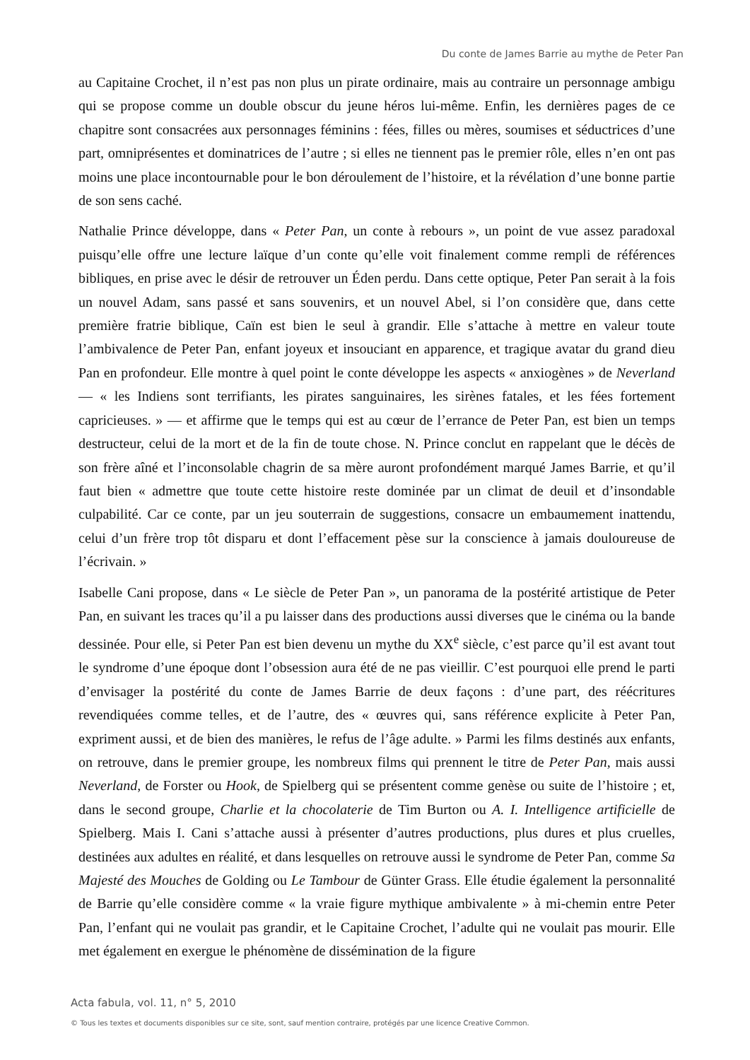Du conte de James Barrie au mythe de Peter Pan
au Capitaine Crochet, il n’est pas non plus un pirate ordinaire, mais au contraire un personnage ambigu qui se propose comme un double obscur du jeune héros lui-même. Enfin, les dernières pages de ce chapitre sont consacrées aux personnages féminins : fées, filles ou mères, soumises et séductrices d’une part, omniprésentes et dominatrices de l’autre ; si elles ne tiennent pas le premier rôle, elles n’en ont pas moins une place incontournable pour le bon déroulement de l’histoire, et la révélation d’une bonne partie de son sens caché.
Nathalie Prince développe, dans « Peter Pan, un conte à rebours », un point de vue assez paradoxal puisqu’elle offre une lecture laïque d’un conte qu’elle voit finalement comme rempli de références bibliques, en prise avec le désir de retrouver un Éden perdu. Dans cette optique, Peter Pan serait à la fois un nouvel Adam, sans passé et sans souvenirs, et un nouvel Abel, si l’on considère que, dans cette première fratrie biblique, Caïn est bien le seul à grandir. Elle s’attache à mettre en valeur toute l’ambivalence de Peter Pan, enfant joyeux et insouciant en apparence, et tragique avatar du grand dieu Pan en profondeur. Elle montre à quel point le conte développe les aspects « anxiogènes » de Neverland — « les Indiens sont terrifiants, les pirates sanguinaires, les sirènes fatales, et les fées fortement capricieuses. » — et affirme que le temps qui est au cœur de l’errance de Peter Pan, est bien un temps destructeur, celui de la mort et de la fin de toute chose. N. Prince conclut en rappelant que le décès de son frère aîné et l’inconsolable chagrin de sa mère auront profondément marqué James Barrie, et qu’il faut bien « admettre que toute cette histoire reste dominée par un climat de deuil et d’insondable culpabilité. Car ce conte, par un jeu souterrain de suggestions, consacre un embaumement inattendu, celui d’un frère trop tôt disparu et dont l’effacement pèse sur la conscience à jamais douloureuse de l’écrivain. »
Isabelle Cani propose, dans « Le siècle de Peter Pan », un panorama de la postérité artistique de Peter Pan, en suivant les traces qu’il a pu laisser dans des productions aussi diverses que le cinéma ou la bande dessinée. Pour elle, si Peter Pan est bien devenu un mythe du XX<sup>e</sup> siècle, c’est parce qu’il est avant tout le syndrome d’une époque dont l’obsession aura été de ne pas vieillir. C’est pourquoi elle prend le parti d’envisager la postérité du conte de James Barrie de deux façons : d’une part, des réécritures revendiquées comme telles, et de l’autre, des « œuvres qui, sans référence explicite à Peter Pan, expriment aussi, et de bien des manières, le refus de l’âge adulte. » Parmi les films destinés aux enfants, on retrouve, dans le premier groupe, les nombreux films qui prennent le titre de Peter Pan, mais aussi Neverland, de Forster ou Hook, de Spielberg qui se présentent comme genèse ou suite de l’histoire ; et, dans le second groupe, Charlie et la chocolaterie de Tim Burton ou A. I. Intelligence artificielle de Spielberg. Mais I. Cani s’attache aussi à présenter d’autres productions, plus dures et plus cruelles, destinées aux adultes en réalité, et dans lesquelles on retrouve aussi le syndrome de Peter Pan, comme Sa Majesté des Mouches de Golding ou Le Tambour de Günter Grass. Elle étudie également la personnalité de Barrie qu’elle considère comme « la vraie figure mythique ambivalente » à mi-chemin entre Peter Pan, l’enfant qui ne voulait pas grandir, et le Capitaine Crochet, l’adulte qui ne voulait pas mourir. Elle met également en exergue le phénomène de dissémination de la figure
Acta fabula, vol. 11, n° 5, 2010
© Tous les textes et documents disponibles sur ce site, sont, sauf mention contraire, protégés par une licence Creative Common.